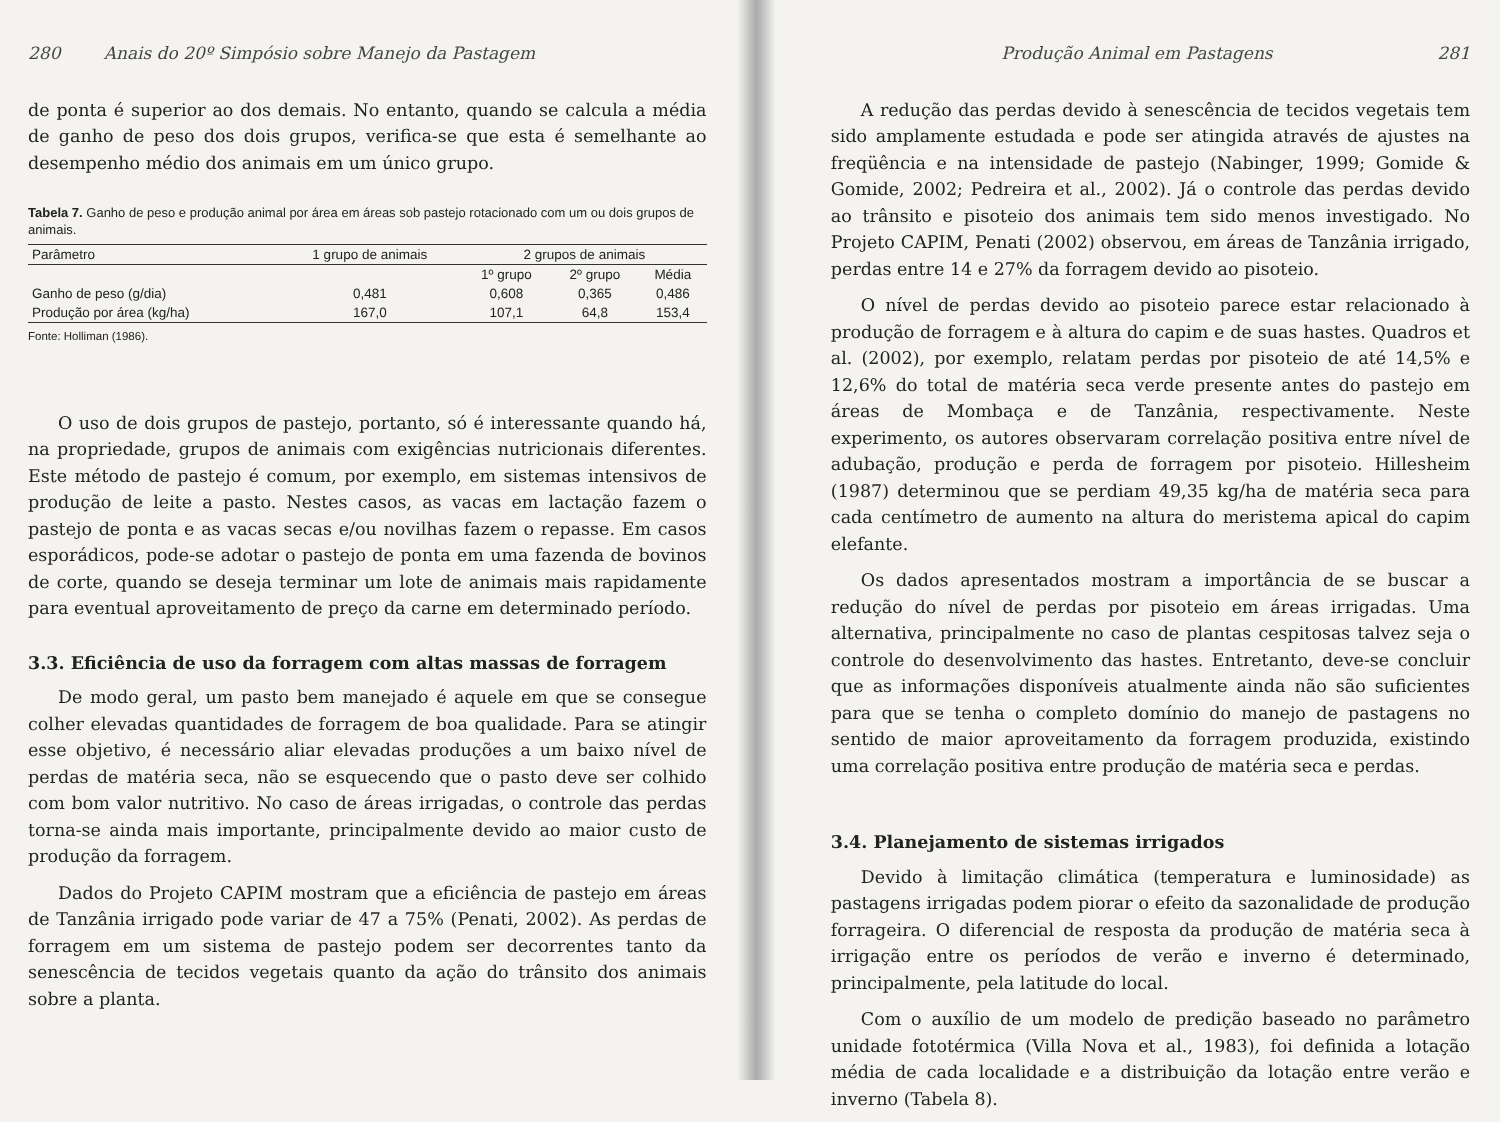280 Anais do 20º Simpósio sobre Manejo da Pastagem
de ponta é superior ao dos demais. No entanto, quando se calcula a média de ganho de peso dos dois grupos, verifica-se que esta é semelhante ao desempenho médio dos animais em um único grupo.
Tabela 7. Ganho de peso e produção animal por área em áreas sob pastejo rotacionado com um ou dois grupos de animais.
| Parâmetro | 1 grupo de animais | 2 grupos de animais | | |
| --- | --- | --- | --- | --- |
| | | 1º grupo | 2º grupo | Média |
| Ganho de peso (g/dia) | 0,481 | 0,608 | 0,365 | 0,486 |
| Produção por área (kg/ha) | 167,0 | 107,1 | 64,8 | 153,4 |
Fonte: Holliman (1986).
O uso de dois grupos de pastejo, portanto, só é interessante quando há, na propriedade, grupos de animais com exigências nutricionais diferentes. Este método de pastejo é comum, por exemplo, em sistemas intensivos de produção de leite a pasto. Nestes casos, as vacas em lactação fazem o pastejo de ponta e as vacas secas e/ou novilhas fazem o repasse. Em casos esporádicos, pode-se adotar o pastejo de ponta em uma fazenda de bovinos de corte, quando se deseja terminar um lote de animais mais rapidamente para eventual aproveitamento de preço da carne em determinado período.
3.3. Eficiência de uso da forragem com altas massas de forragem
De modo geral, um pasto bem manejado é aquele em que se consegue colher elevadas quantidades de forragem de boa qualidade. Para se atingir esse objetivo, é necessário aliar elevadas produções a um baixo nível de perdas de matéria seca, não se esquecendo que o pasto deve ser colhido com bom valor nutritivo. No caso de áreas irrigadas, o controle das perdas torna-se ainda mais importante, principalmente devido ao maior custo de produção da forragem.
Dados do Projeto CAPIM mostram que a eficiência de pastejo em áreas de Tanzânia irrigado pode variar de 47 a 75% (Penati, 2002). As perdas de forragem em um sistema de pastejo podem ser decorrentes tanto da senescência de tecidos vegetais quanto da ação do trânsito dos animais sobre a planta.
Produção Animal em Pastagens 281
A redução das perdas devido à senescência de tecidos vegetais tem sido amplamente estudada e pode ser atingida através de ajustes na freqüência e na intensidade de pastejo (Nabinger, 1999; Gomide & Gomide, 2002; Pedreira et al., 2002). Já o controle das perdas devido ao trânsito e pisoteio dos animais tem sido menos investigado. No Projeto CAPIM, Penati (2002) observou, em áreas de Tanzânia irrigado, perdas entre 14 e 27% da forragem devido ao pisoteio.
O nível de perdas devido ao pisoteio parece estar relacionado à produção de forragem e à altura do capim e de suas hastes. Quadros et al. (2002), por exemplo, relatam perdas por pisoteio de até 14,5% e 12,6% do total de matéria seca verde presente antes do pastejo em áreas de Mombaça e de Tanzânia, respectivamente. Neste experimento, os autores observaram correlação positiva entre nível de adubação, produção e perda de forragem por pisoteio. Hillesheim (1987) determinou que se perdiam 49,35 kg/ha de matéria seca para cada centímetro de aumento na altura do meristema apical do capim elefante.
Os dados apresentados mostram a importância de se buscar a redução do nível de perdas por pisoteio em áreas irrigadas. Uma alternativa, principalmente no caso de plantas cespitosas talvez seja o controle do desenvolvimento das hastes. Entretanto, deve-se concluir que as informações disponíveis atualmente ainda não são suficientes para que se tenha o completo domínio do manejo de pastagens no sentido de maior aproveitamento da forragem produzida, existindo uma correlação positiva entre produção de matéria seca e perdas.
3.4. Planejamento de sistemas irrigados
Devido à limitação climática (temperatura e luminosidade) as pastagens irrigadas podem piorar o efeito da sazonalidade de produção forrageira. O diferencial de resposta da produção de matéria seca à irrigação entre os períodos de verão e inverno é determinado, principalmente, pela latitude do local.
Com o auxílio de um modelo de predição baseado no parâmetro unidade fototérmica (Villa Nova et al., 1983), foi definida a lotação média de cada localidade e a distribuição da lotação entre verão e inverno (Tabela 8).